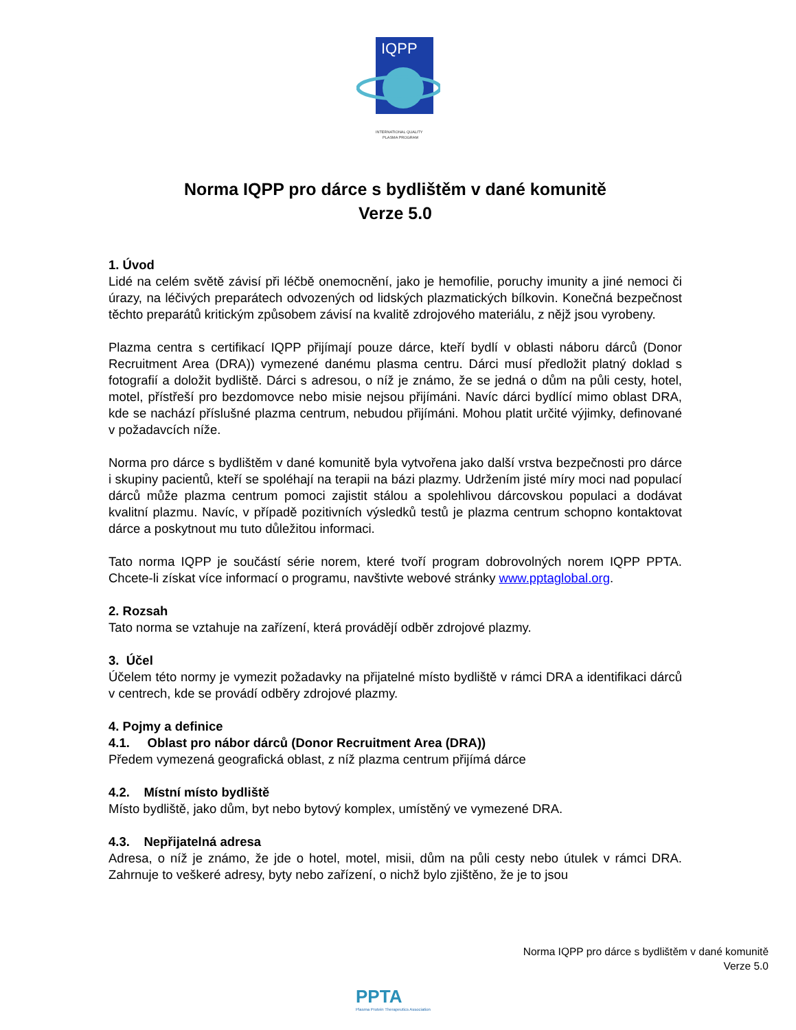IQPP
INTERNATIONAL QUALITY
PLASMA PROGRAM
Norma IQPP pro dárce s bydlištěm v dané komunitě
Verze 5.0
1. Úvod
Lidé na celém světě závisí při léčbě onemocnění, jako je hemofilie, poruchy imunity a jiné nemoci či úrazy, na léčivých preparátech odvozených od lidských plazmatických bílkovin. Konečná bezpečnost těchto preparátů kritickým způsobem závisí na kvalitě zdrojového materiálu, z nějž jsou vyrobeny.
Plazma centra s certifikací IQPP přijímají pouze dárce, kteří bydlí v oblasti náboru dárců (Donor Recruitment Area (DRA)) vymezené danému plasma centru. Dárci musí předložit platný doklad s fotografií a doložit bydliště. Dárci s adresou, o níž je známo, že se jedná o dům na půli cesty, hotel, motel, přístřeší pro bezdomovce nebo misie nejsou přijímáni. Navíc dárci bydlící mimo oblast DRA, kde se nachází příslušné plazma centrum, nebudou přijímáni. Mohou platit určité výjimky, definované v požadavcích níže.
Norma pro dárce s bydlištěm v dané komunitě byla vytvořena jako další vrstva bezpečnosti pro dárce i skupiny pacientů, kteří se spoléhají na terapii na bázi plazmy. Udržením jisté míry moci nad populací dárců může plazma centrum pomoci zajistit stálou a spolehlivou dárcovskou populaci a dodávat kvalitní plazmu. Navíc, v případě pozitivních výsledků testů je plazma centrum schopno kontaktovat dárce a poskytnout mu tuto důležitou informaci.
Tato norma IQPP je součástí série norem, které tvoří program dobrovolných norem IQPP PPTA. Chcete-li získat více informací o programu, navštivte webové stránky www.pptaglobal.org.
2. Rozsah
Tato norma se vztahuje na zařízení, která provádějí odběr zdrojové plazmy.
3. Účel
Účelem této normy je vymezit požadavky na přijatelné místo bydliště v rámci DRA a identifikaci dárců v centrech, kde se provádí odběry zdrojové plazmy.
4. Pojmy a definice
4.1. Oblast pro nábor dárců (Donor Recruitment Area (DRA))
Předem vymezená geografická oblast, z níž plazma centrum přijímá dárce
4.2. Místní místo bydliště
Místo bydliště, jako dům, byt nebo bytový komplex, umístěný ve vymezené DRA.
4.3. Nepřijatelná adresa
Adresa, o níž je známo, že jde o hotel, motel, misii, dům na půli cesty nebo útulek v rámci DRA. Zahrnuje to veškeré adresy, byty nebo zařízení, o nichž bylo zjištěno, že je to jsou
Norma IQPP pro dárce s bydlištěm v dané komunitě
Verze 5.0
PPTA
Plasma Protein Therapeutics Association